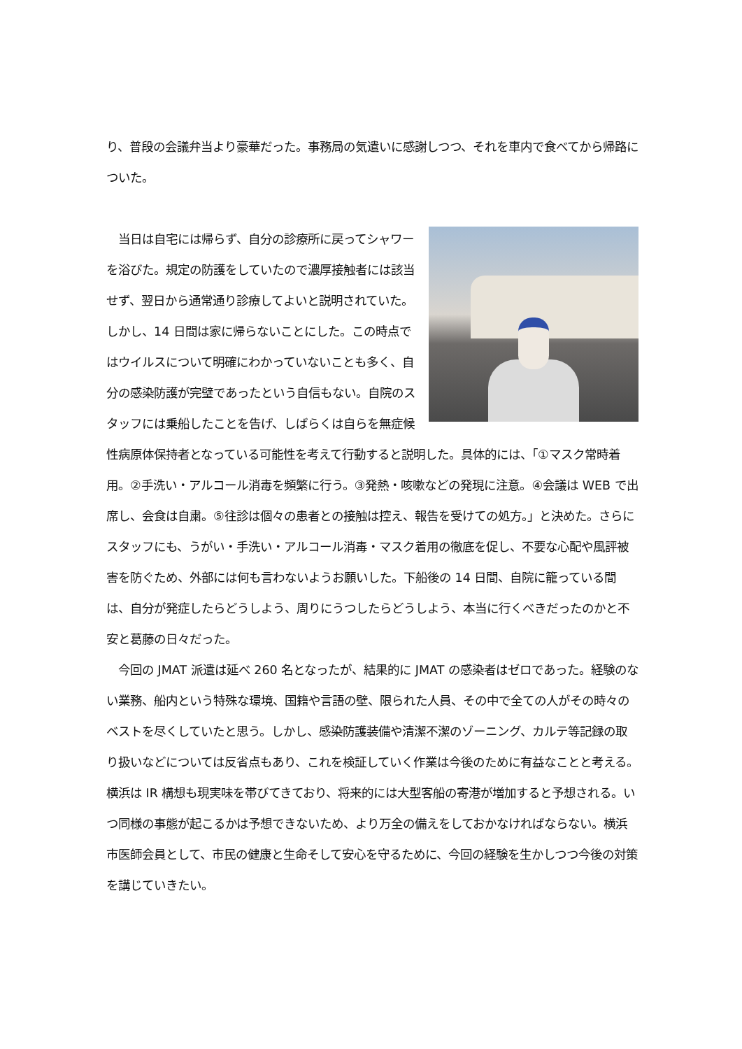り、普段の会議弁当より豪華だった。事務局の気遣いに感謝しつつ、それを車内で食べてから帰路についた。
　当日は自宅には帰らず、自分の診療所に戻ってシャワーを浴びた。規定の防護をしていたので濃厚接触者には該当せず、翌日から通常通り診療してよいと説明されていた。しかし、14 日間は家に帰らないことにした。この時点ではウイルスについて明確にわかっていないことも多く、自分の感染防護が完璧であったという自信もない。自院のスタッフには乗船したことを告げ、しばらくは自らを無症候性病原体保持者となっている可能性を考えて行動すると説明した。具体的には、「①マスク常時着用。②手洗い・アルコール消毒を頻繁に行う。③発熱・咳嗽などの発現に注意。④会議は WEB で出席し、会食は自粛。⑤往診は個々の患者との接触は控え、報告を受けての処方。」と決めた。さらにスタッフにも、うがい・手洗い・アルコール消毒・マスク着用の徹底を促し、不要な心配や風評被害を防ぐため、外部には何も言わないようお願いした。下船後の 14 日間、自院に籠っている間は、自分が発症したらどうしよう、周りにうつしたらどうしよう、本当に行くべきだったのかと不安と葛藤の日々だった。
　今回の JMAT 派遣は延べ 260 名となったが、結果的に JMAT の感染者はゼロであった。経験のない業務、船内という特殊な環境、国籍や言語の壁、限られた人員、その中で全ての人がその時々のベストを尽くしていたと思う。しかし、感染防護装備や清潔不潔のゾーニング、カルテ等記録の取り扱いなどについては反省点もあり、これを検証していく作業は今後のために有益なことと考える。横浜は IR 構想も現実味を帯びてきており、将来的には大型客船の寄港が増加すると予想される。いつ同様の事態が起こるかは予想できないため、より万全の備えをしておかなければならない。横浜市医師会員として、市民の健康と生命そして安心を守るために、今回の経験を生かしつつ今後の対策を講じていきたい。